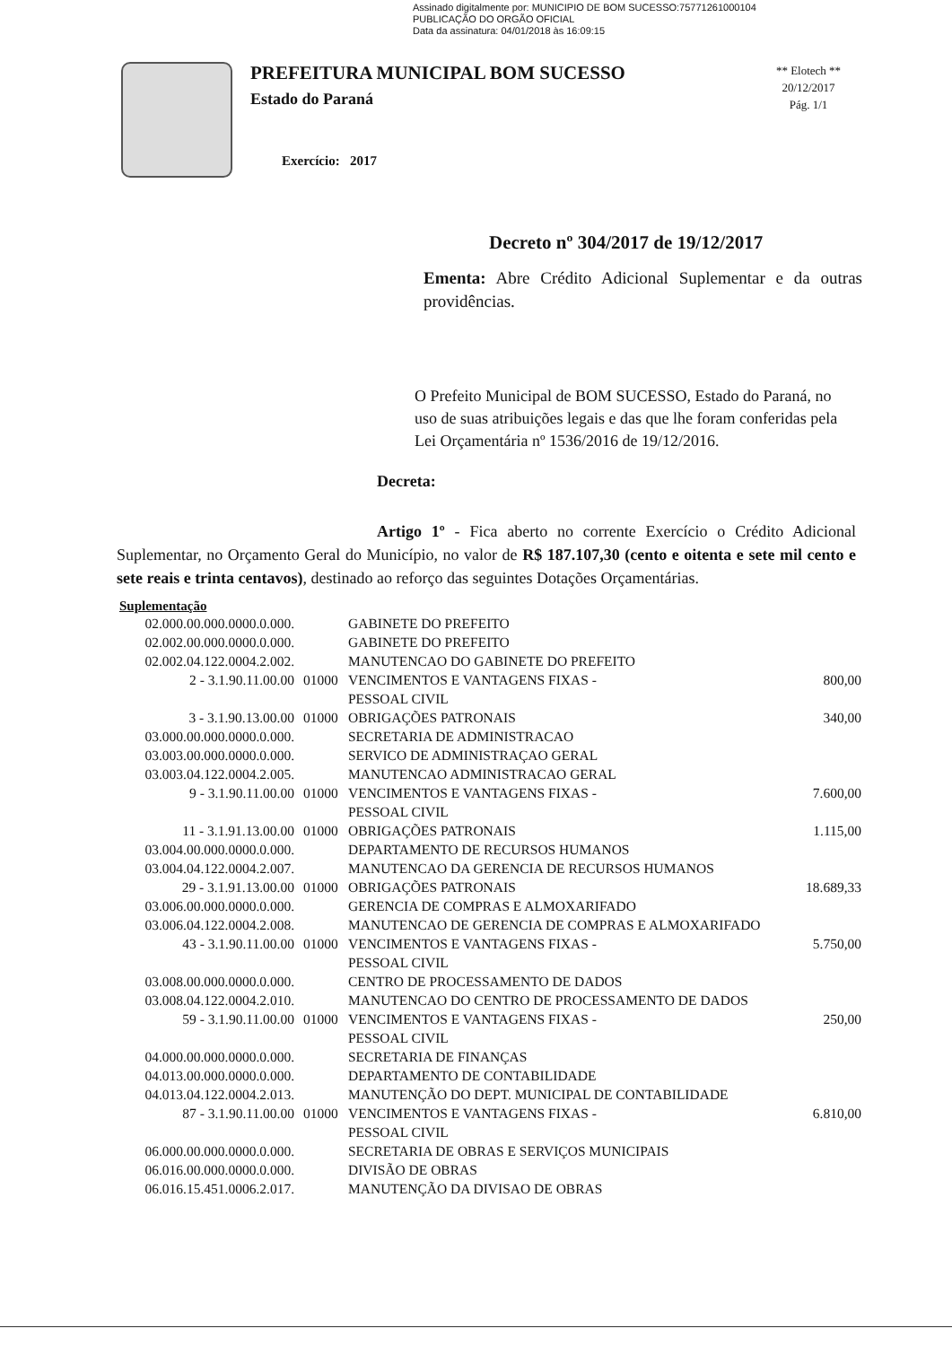Assinado digitalmente por: MUNICIPIO DE BOM SUCESSO:75771261000104
PUBLICAÇÃO DO ORGÃO OFICIAL
Data da assinatura: 04/01/2018 às 16:09:15
PREFEITURA MUNICIPAL BOM SUCESSO
Estado do Paraná
Exercício: 2017
** Elotech **
20/12/2017
Pág. 1/1
Decreto nº 304/2017 de 19/12/2017
Ementa: Abre Crédito Adicional Suplementar e da outras providências.
O Prefeito Municipal de BOM SUCESSO, Estado do Paraná, no uso de suas atribuições legais e das que lhe foram conferidas pela Lei Orçamentária nº 1536/2016 de 19/12/2016.
Decreta:
Artigo 1º - Fica aberto no corrente Exercício o Crédito Adicional Suplementar, no Orçamento Geral do Município, no valor de R$ 187.107,30 (cento e oitenta e sete mil cento e sete reais e trinta centavos), destinado ao reforço das seguintes Dotações Orçamentárias.
Suplementação
| 02.000.00.000.0000.0.000. | | GABINETE DO PREFEITO | |
| 02.002.00.000.0000.0.000. | | GABINETE DO PREFEITO | |
| 02.002.04.122.0004.2.002. | | MANUTENCAO DO GABINETE DO PREFEITO | |
| 2 - 3.1.90.11.00.00 | 01000 | VENCIMENTOS E VANTAGENS FIXAS - PESSOAL CIVIL | 800,00 |
| 3 - 3.1.90.13.00.00 | 01000 | OBRIGAÇÕES PATRONAIS | 340,00 |
| 03.000.00.000.0000.0.000. | | SECRETARIA DE ADMINISTRACAO | |
| 03.003.00.000.0000.0.000. | | SERVICO DE ADMINISTRAÇAO GERAL | |
| 03.003.04.122.0004.2.005. | | MANUTENCAO ADMINISTRACAO GERAL | |
| 9 - 3.1.90.11.00.00 | 01000 | VENCIMENTOS E VANTAGENS FIXAS - PESSOAL CIVIL | 7.600,00 |
| 11 - 3.1.91.13.00.00 | 01000 | OBRIGAÇÕES PATRONAIS | 1.115,00 |
| 03.004.00.000.0000.0.000. | | DEPARTAMENTO DE RECURSOS HUMANOS | |
| 03.004.04.122.0004.2.007. | | MANUTENCAO DA GERENCIA DE RECURSOS HUMANOS | |
| 29 - 3.1.91.13.00.00 | 01000 | OBRIGAÇÕES PATRONAIS | 18.689,33 |
| 03.006.00.000.0000.0.000. | | GERENCIA DE COMPRAS E ALMOXARIFADO | |
| 03.006.04.122.0004.2.008. | | MANUTENCAO DE GERENCIA DE COMPRAS E ALMOXARIFADO | |
| 43 - 3.1.90.11.00.00 | 01000 | VENCIMENTOS E VANTAGENS FIXAS - PESSOAL CIVIL | 5.750,00 |
| 03.008.00.000.0000.0.000. | | CENTRO DE PROCESSAMENTO DE DADOS | |
| 03.008.04.122.0004.2.010. | | MANUTENCAO DO CENTRO DE PROCESSAMENTO DE DADOS | |
| 59 - 3.1.90.11.00.00 | 01000 | VENCIMENTOS E VANTAGENS FIXAS - PESSOAL CIVIL | 250,00 |
| 04.000.00.000.0000.0.000. | | SECRETARIA DE FINANÇAS | |
| 04.013.00.000.0000.0.000. | | DEPARTAMENTO DE CONTABILIDADE | |
| 04.013.04.122.0004.2.013. | | MANUTENÇÃO DO DEPT. MUNICIPAL DE CONTABILIDADE | |
| 87 - 3.1.90.11.00.00 | 01000 | VENCIMENTOS E VANTAGENS FIXAS - PESSOAL CIVIL | 6.810,00 |
| 06.000.00.000.0000.0.000. | | SECRETARIA DE OBRAS E SERVIÇOS MUNICIPAIS | |
| 06.016.00.000.0000.0.000. | | DIVISÃO DE OBRAS | |
| 06.016.15.451.0006.2.017. | | MANUTENÇÃO DA DIVISAO DE OBRAS | |